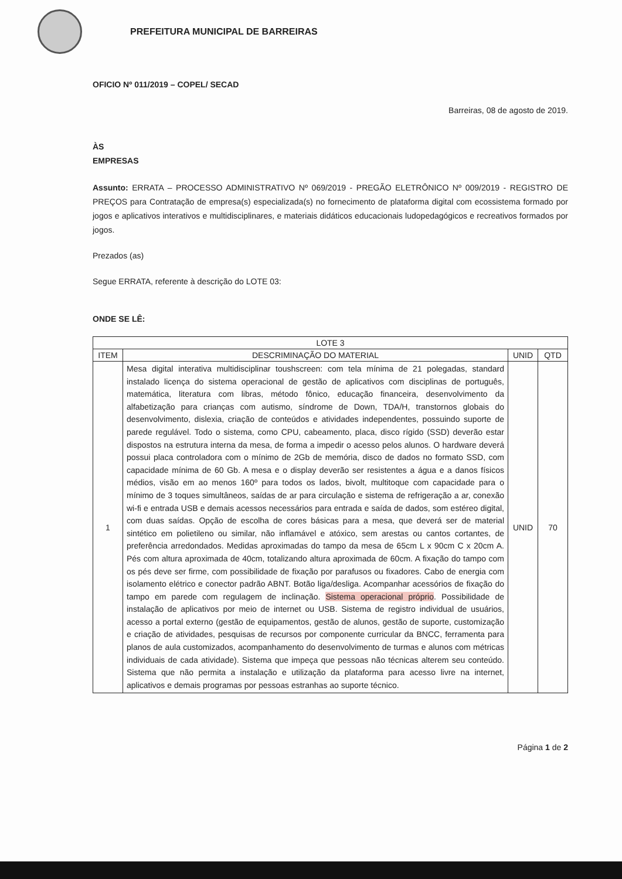PREFEITURA MUNICIPAL DE BARREIRAS
OFICIO Nº 011/2019 – COPEL/ SECAD
Barreiras, 08 de agosto de 2019.
ÀS
EMPRESAS
Assunto: ERRATA – PROCESSO ADMINISTRATIVO Nº 069/2019 - PREGÃO ELETRÔNICO Nº 009/2019 - REGISTRO DE PREÇOS para Contratação de empresa(s) especializada(s) no fornecimento de plataforma digital com ecossistema formado por jogos e aplicativos interativos e multidisciplinares, e materiais didáticos educacionais ludopedagógicos e recreativos formados por jogos.
Prezados (as)
Segue ERRATA, referente à descrição do LOTE 03:
ONDE SE LÊ:
| LOTE 3 | | | |
| --- | --- | --- | --- |
| ITEM | DESCRIMINAÇÃO DO MATERIAL | UNID | QTD |
| 1 | Mesa digital interativa multidisciplinar toushscreen: com tela mínima de 21 polegadas, standard instalado licença do sistema operacional de gestão de aplicativos com disciplinas de português, matemática, literatura com libras, método fônico, educação financeira, desenvolvimento da alfabetização para crianças com autismo, síndrome de Down, TDA/H, transtornos globais do desenvolvimento, dislexia, criação de conteúdos e atividades independentes, possuindo suporte de parede regulável. Todo o sistema, como CPU, cabeamento, placa, disco rígido (SSD) deverão estar dispostos na estrutura interna da mesa, de forma a impedir o acesso pelos alunos. O hardware deverá possui placa controladora com o mínimo de 2Gb de memória, disco de dados no formato SSD, com capacidade mínima de 60 Gb. A mesa e o display deverão ser resistentes a água e a danos físicos médios, visão em ao menos 160º para todos os lados, bivolt, multitoque com capacidade para o mínimo de 3 toques simultâneos, saídas de ar para circulação e sistema de refrigeração a ar, conexão wi-fi e entrada USB e demais acessos necessários para entrada e saída de dados, som estéreo digital, com duas saídas. Opção de escolha de cores básicas para a mesa, que deverá ser de material sintético em polietileno ou similar, não inflamável e atóxico, sem arestas ou cantos cortantes, de preferência arredondados. Medidas aproximadas do tampo da mesa de 65cm L x 90cm C x 20cm A. Pés com altura aproximada de 40cm, totalizando altura aproximada de 60cm. A fixação do tampo com os pés deve ser firme, com possibilidade de fixação por parafusos ou fixadores. Cabo de energia com isolamento elétrico e conector padrão ABNT. Botão liga/desliga. Acompanhar acessórios de fixação do tampo em parede com regulagem de inclinação. Sistema operacional próprio . Possibilidade de instalação de aplicativos por meio de internet ou USB. Sistema de registro individual de usuários, acesso a portal externo (gestão de equipamentos, gestão de alunos, gestão de suporte, customização e criação de atividades, pesquisas de recursos por componente curricular da BNCC, ferramenta para planos de aula customizados, acompanhamento do desenvolvimento de turmas e alunos com métricas individuais de cada atividade). Sistema que impeça que pessoas não técnicas alterem seu conteúdo. Sistema que não permita a instalação e utilização da plataforma para acesso livre na internet, aplicativos e demais programas por pessoas estranhas ao suporte técnico. | UNID | 70 |
Página 1 de 2